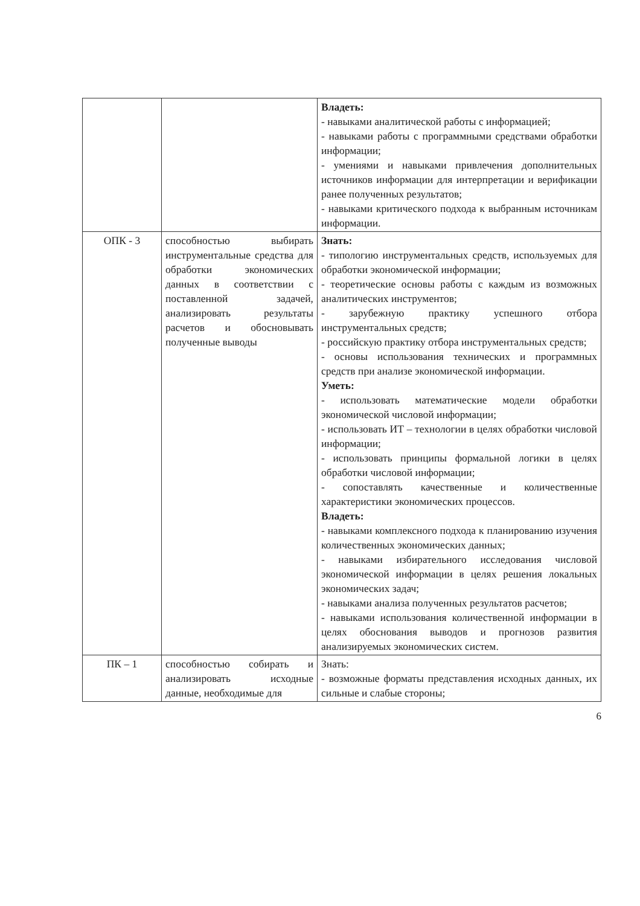| | | Владеть: - навыками аналитической работы с информацией; - навыками работы с программными средствами обработки информации; - умениями и навыками привлечения дополнительных источников информации для интерпретации и верификации ранее полученных результатов; - навыками критического подхода к выбранным источникам информации. |
| ОПК - 3 | способностью выбирать инструментальные средства для обработки экономических данных в соответствии с поставленной задачей, анализировать результаты расчетов и обосновывать полученные выводы | Знать: - типологию инструментальных средств, используемых для обработки экономической информации; - теоретические основы работы с каждым из возможных аналитических инструментов; - зарубежную практику успешного отбора инструментальных средств; - российскую практику отбора инструментальных средств; - основы использования технических и программных средств при анализе экономической информации. Уметь: - использовать математические модели обработки экономической числовой информации; - использовать ИТ – технологии в целях обработки числовой информации; - использовать принципы формальной логики в целях обработки числовой информации; - сопоставлять качественные и количественные характеристики экономических процессов. Владеть: - навыками комплексного подхода к планированию изучения количественных экономических данных; - навыками избирательного исследования числовой экономической информации в целях решения локальных экономических задач; - навыками анализа полученных результатов расчетов; - навыками использования количественной информации в целях обоснования выводов и прогнозов развития анализируемых экономических систем. |
| ПК – 1 | способностью собирать и анализировать исходные данные, необходимые для | Знать: - возможные форматы представления исходных данных, их сильные и слабые стороны; |
6